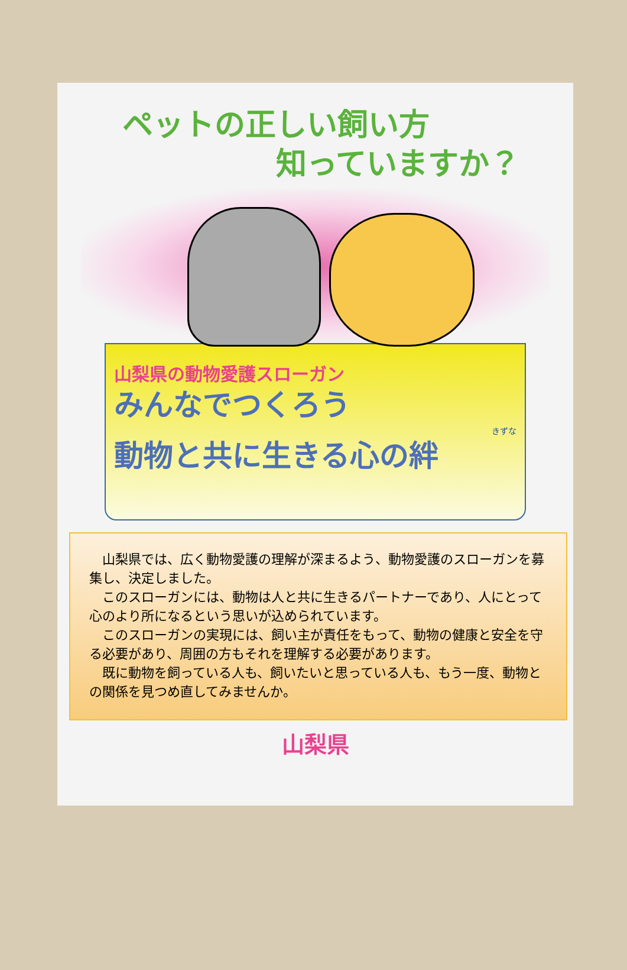ペットの正しい飼い方
知っていますか？
山梨県の動物愛護スローガン
みんなでつくろう
きずな
動物と共に生きる心の絆
山梨県では、広く動物愛護の理解が深まるよう、動物愛護のスローガンを募集し、決定しました。
このスローガンには、動物は人と共に生きるパートナーであり、人にとって心のより所になるという思いが込められています。
このスローガンの実現には、飼い主が責任をもって、動物の健康と安全を守る必要があり、周囲の方もそれを理解する必要があります。
既に動物を飼っている人も、飼いたいと思っている人も、もう一度、動物との関係を見つめ直してみませんか。
山梨県